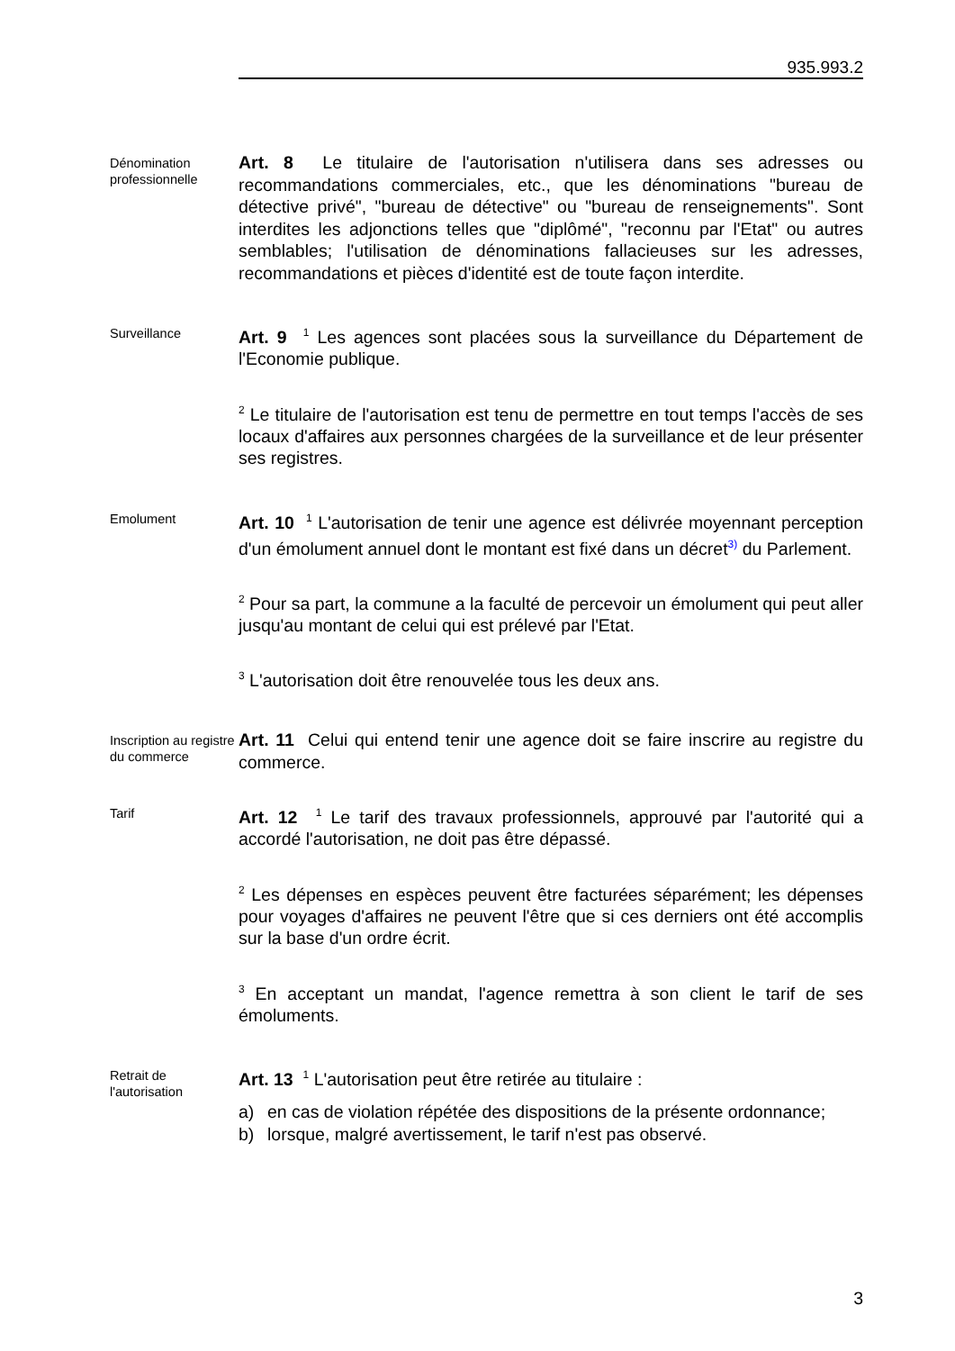935.993.2
Dénomination professionnelle
Art. 8 Le titulaire de l'autorisation n'utilisera dans ses adresses ou recommandations commerciales, etc., que les dénominations "bureau de détective privé", "bureau de détective" ou "bureau de renseignements". Sont interdites les adjonctions telles que "diplômé", "reconnu par l'Etat" ou autres semblables; l'utilisation de dénominations fallacieuses sur les adresses, recommandations et pièces d'identité est de toute façon interdite.
Surveillance
Art. 9 <sup>1</sup> Les agences sont placées sous la surveillance du Département de l'Economie publique.
<sup>2</sup> Le titulaire de l'autorisation est tenu de permettre en tout temps l'accès de ses locaux d'affaires aux personnes chargées de la surveillance et de leur présenter ses registres.
Emolument
Art. 10 <sup>1</sup> L'autorisation de tenir une agence est délivrée moyennant perception d'un émolument annuel dont le montant est fixé dans un décret<sup>3)</sup> du Parlement.
<sup>2</sup> Pour sa part, la commune a la faculté de percevoir un émolument qui peut aller jusqu'au montant de celui qui est prélevé par l'Etat.
<sup>3</sup> L'autorisation doit être renouvelée tous les deux ans.
Inscription au registre du commerce
Art. 11 Celui qui entend tenir une agence doit se faire inscrire au registre du commerce.
Tarif
Art. 12 <sup>1</sup> Le tarif des travaux professionnels, approuvé par l'autorité qui a accordé l'autorisation, ne doit pas être dépassé.
<sup>2</sup> Les dépenses en espèces peuvent être facturées séparément; les dépenses pour voyages d'affaires ne peuvent l'être que si ces derniers ont été accomplis sur la base d'un ordre écrit.
<sup>3</sup> En acceptant un mandat, l'agence remettra à son client le tarif de ses émoluments.
Retrait de l'autorisation
Art. 13 <sup>1</sup> L'autorisation peut être retirée au titulaire :
a) en cas de violation répétée des dispositions de la présente ordonnance;
b) lorsque, malgré avertissement, le tarif n'est pas observé.
3